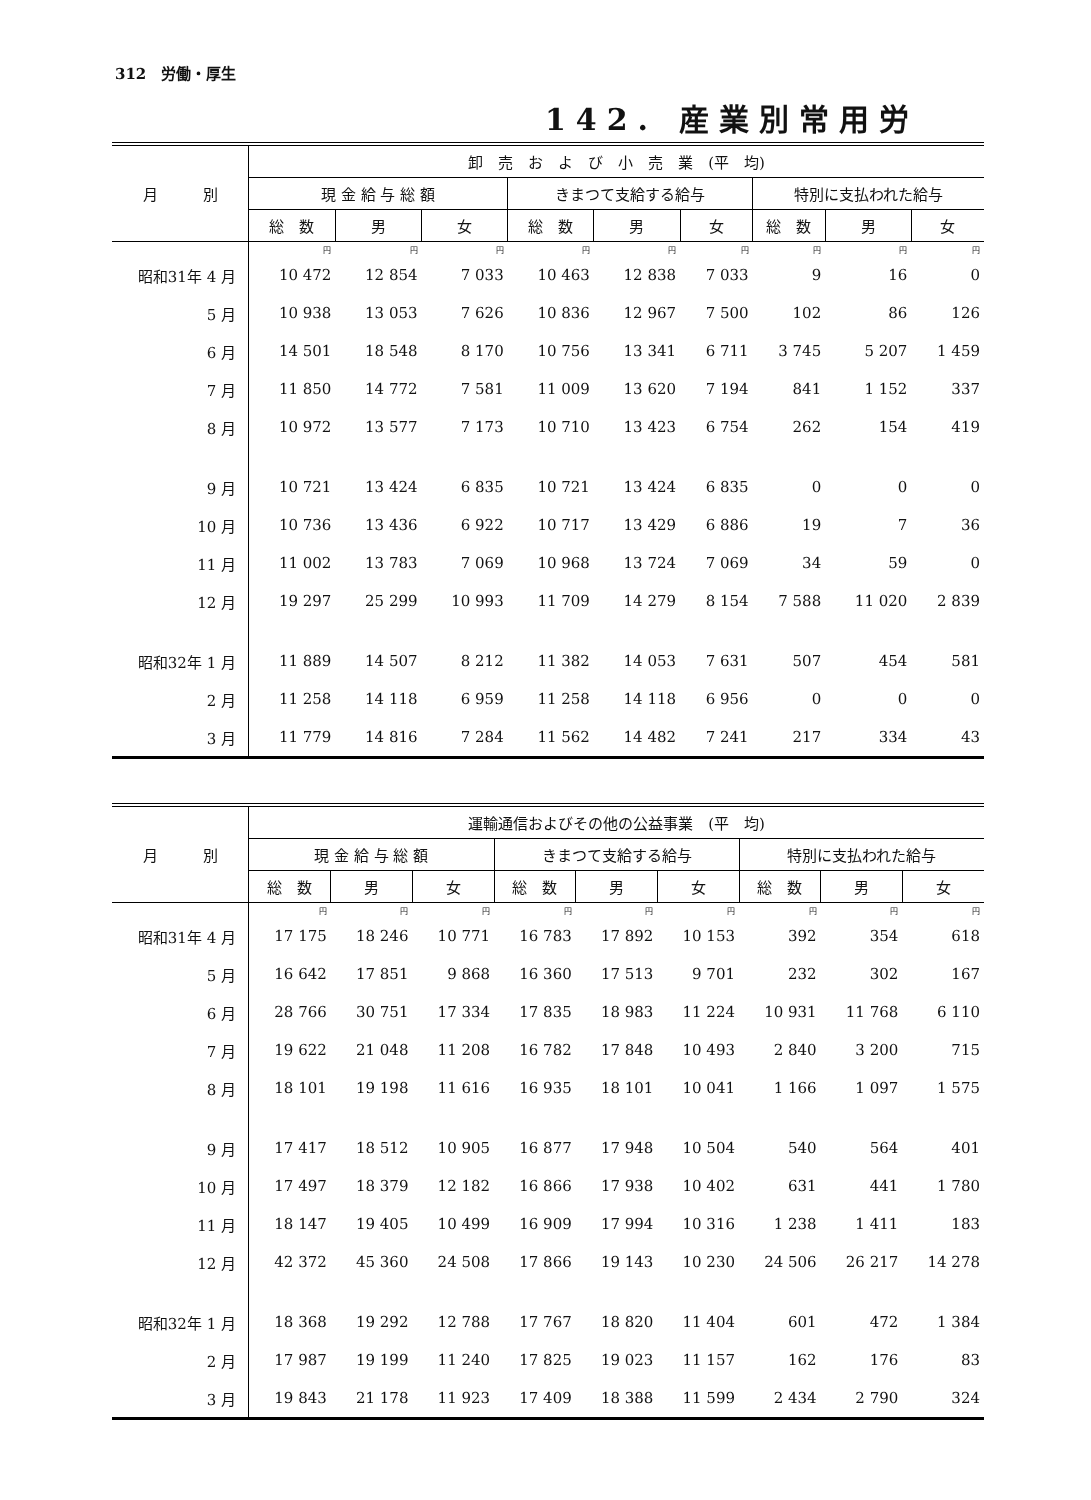312　労働・厚生
142. 産業別常用労
| 月 別 | 卸 売 お よ び 小 売 業 (平 均) | | | | | | | | |
| --- | --- | --- | --- | --- | --- | --- | --- | --- | --- |
| | 現 金 給 与 総 額 | | | きまつて支給する給与 | | | 特別に支払われた給与 | | |
| | 総 数 | 男 | 女 | 総 数 | 男 | 女 | 総 数 | 男 | 女 |
| | 円 | 円 | 円 | 円 | 円 | 円 | 円 | 円 | 円 |
| 昭和31年 4 月 | 10 472 | 12 854 | 7 033 | 10 463 | 12 838 | 7 033 | 9 | 16 | 0 |
| 5 月 | 10 938 | 13 053 | 7 626 | 10 836 | 12 967 | 7 500 | 102 | 86 | 126 |
| 6 月 | 14 501 | 18 548 | 8 170 | 10 756 | 13 341 | 6 711 | 3 745 | 5 207 | 1 459 |
| 7 月 | 11 850 | 14 772 | 7 581 | 11 009 | 13 620 | 7 194 | 841 | 1 152 | 337 |
| 8 月 | 10 972 | 13 577 | 7 173 | 10 710 | 13 423 | 6 754 | 262 | 154 | 419 |
| 9 月 | 10 721 | 13 424 | 6 835 | 10 721 | 13 424 | 6 835 | 0 | 0 | 0 |
| 10 月 | 10 736 | 13 436 | 6 922 | 10 717 | 13 429 | 6 886 | 19 | 7 | 36 |
| 11 月 | 11 002 | 13 783 | 7 069 | 10 968 | 13 724 | 7 069 | 34 | 59 | 0 |
| 12 月 | 19 297 | 25 299 | 10 993 | 11 709 | 14 279 | 8 154 | 7 588 | 11 020 | 2 839 |
| 昭和32年 1 月 | 11 889 | 14 507 | 8 212 | 11 382 | 14 053 | 7 631 | 507 | 454 | 581 |
| 2 月 | 11 258 | 14 118 | 6 959 | 11 258 | 14 118 | 6 956 | 0 | 0 | 0 |
| 3 月 | 11 779 | 14 816 | 7 284 | 11 562 | 14 482 | 7 241 | 217 | 334 | 43 |
| 月 別 | 運輸通信およびその他の公益事業 (平 均) | | | | | | | | |
| --- | --- | --- | --- | --- | --- | --- | --- | --- | --- |
| | 現 金 給 与 総 額 | | | きまつて支給する給与 | | | 特別に支払われた給与 | | |
| | 総 数 | 男 | 女 | 総 数 | 男 | 女 | 総 数 | 男 | 女 |
| | 円 | 円 | 円 | 円 | 円 | 円 | 円 | 円 | 円 |
| 昭和31年 4 月 | 17 175 | 18 246 | 10 771 | 16 783 | 17 892 | 10 153 | 392 | 354 | 618 |
| 5 月 | 16 642 | 17 851 | 9 868 | 16 360 | 17 513 | 9 701 | 232 | 302 | 167 |
| 6 月 | 28 766 | 30 751 | 17 334 | 17 835 | 18 983 | 11 224 | 10 931 | 11 768 | 6 110 |
| 7 月 | 19 622 | 21 048 | 11 208 | 16 782 | 17 848 | 10 493 | 2 840 | 3 200 | 715 |
| 8 月 | 18 101 | 19 198 | 11 616 | 16 935 | 18 101 | 10 041 | 1 166 | 1 097 | 1 575 |
| 9 月 | 17 417 | 18 512 | 10 905 | 16 877 | 17 948 | 10 504 | 540 | 564 | 401 |
| 10 月 | 17 497 | 18 379 | 12 182 | 16 866 | 17 938 | 10 402 | 631 | 441 | 1 780 |
| 11 月 | 18 147 | 19 405 | 10 499 | 16 909 | 17 994 | 10 316 | 1 238 | 1 411 | 183 |
| 12 月 | 42 372 | 45 360 | 24 508 | 17 866 | 19 143 | 10 230 | 24 506 | 26 217 | 14 278 |
| 昭和32年 1 月 | 18 368 | 19 292 | 12 788 | 17 767 | 18 820 | 11 404 | 601 | 472 | 1 384 |
| 2 月 | 17 987 | 19 199 | 11 240 | 17 825 | 19 023 | 11 157 | 162 | 176 | 83 |
| 3 月 | 19 843 | 21 178 | 11 923 | 17 409 | 18 388 | 11 599 | 2 434 | 2 790 | 324 |